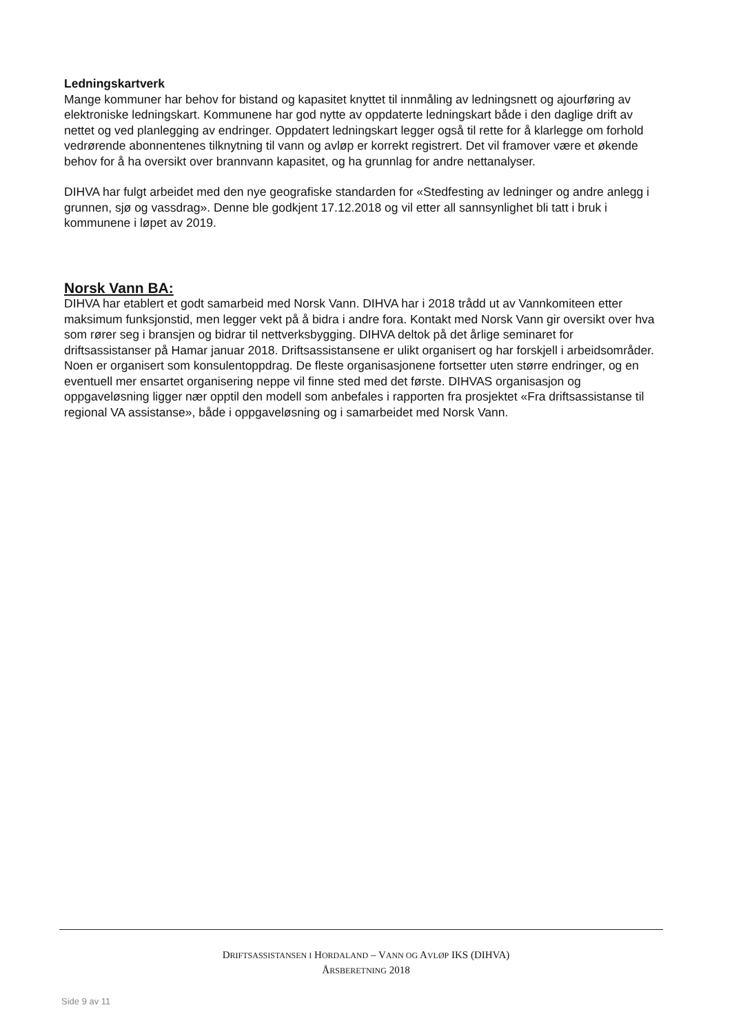Ledningskartverk
Mange kommuner har behov for bistand og kapasitet knyttet til innmåling av ledningsnett og ajourføring av elektroniske ledningskart. Kommunene har god nytte av oppdaterte ledningskart både i den daglige drift av nettet og ved planlegging av endringer. Oppdatert ledningskart legger også til rette for å klarlegge om forhold vedrørende abonnentenes tilknytning til vann og avløp er korrekt registrert. Det vil framover være et økende behov for å ha oversikt over brannvann kapasitet, og ha grunnlag for andre nettanalyser.
DIHVA har fulgt arbeidet med den nye geografiske standarden for «Stedfesting av ledninger og andre anlegg i grunnen, sjø og vassdrag». Denne ble godkjent 17.12.2018 og vil etter all sannsynlighet bli tatt i bruk i kommunene i løpet av 2019.
Norsk Vann BA:
DIHVA har etablert et godt samarbeid med Norsk Vann. DIHVA har i 2018 trådd ut av Vannkomiteen etter maksimum funksjonstid, men legger vekt på å bidra i andre fora. Kontakt med Norsk Vann gir oversikt over hva som rører seg i bransjen og bidrar til nettverksbygging. DIHVA deltok på det årlige seminaret for driftsassistanser på Hamar januar 2018. Driftsassistansene er ulikt organisert og har forskjell i arbeidsområder. Noen er organisert som konsulentoppdrag. De fleste organisasjonene fortsetter uten større endringer, og en eventuell mer ensartet organisering neppe vil finne sted med det første. DIHVAS organisasjon og oppgaveløsning ligger nær opptil den modell som anbefales i rapporten fra prosjektet «Fra driftsassistanse til regional VA assistanse», både i oppgaveløsning og i samarbeidet med Norsk Vann.
DRIFTSASSISTANSEN I HORDALAND – VANN OG AVLØP IKS (DIHVA)
ÅRSBERETNING 2018
Side 9 av 11